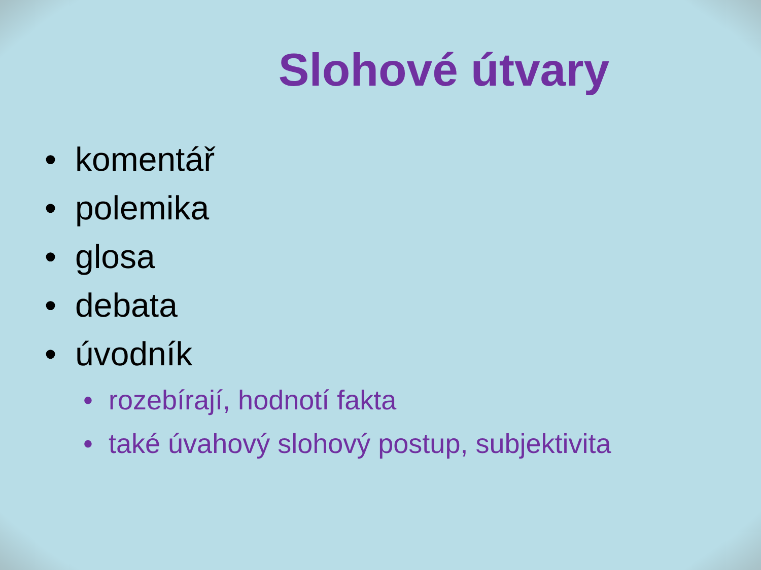Slohové útvary
• komentář
• polemika
• glosa
• debata
• úvodník
• rozebírají, hodnotí fakta
• také úvahový slohový postup, subjektivita